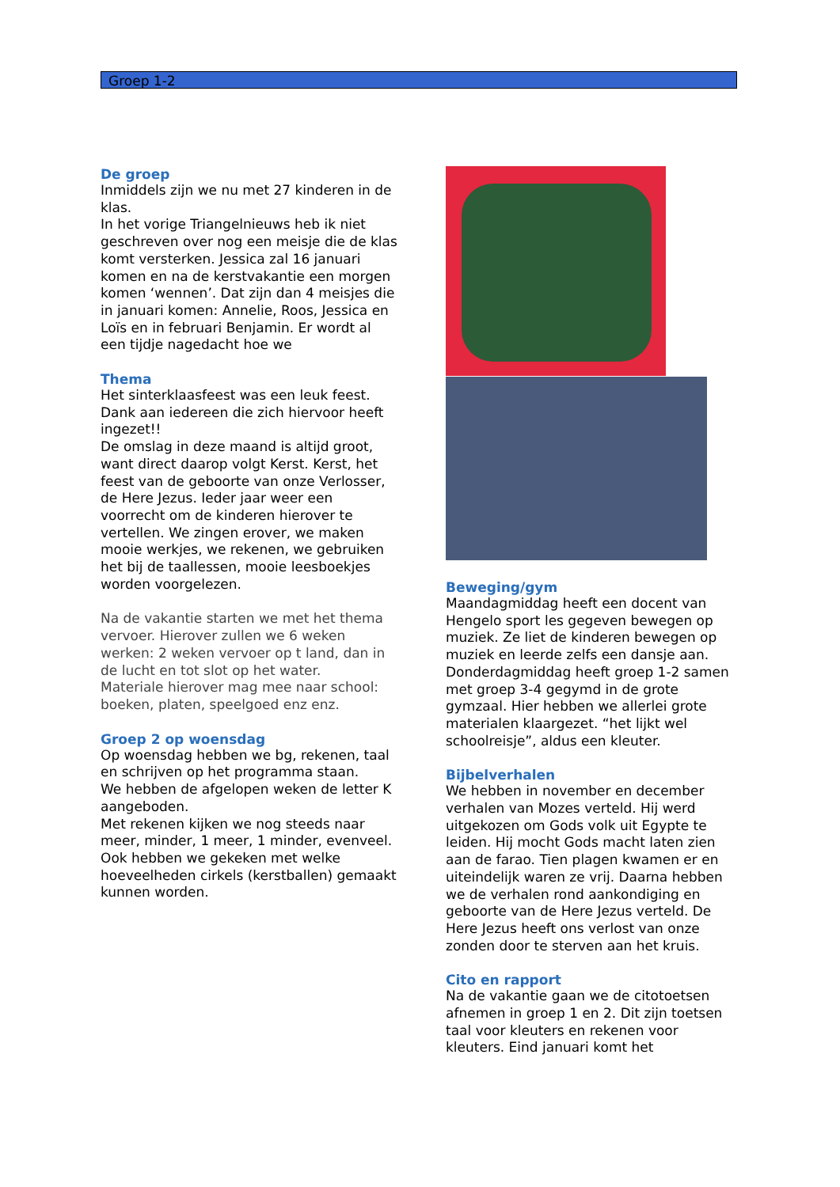Groep 1-2
De groep
Inmiddels zijn we nu met 27 kinderen in de klas.
In het vorige Triangelnieuws heb ik niet geschreven over nog een meisje die de klas komt versterken. Jessica zal 16 januari komen en na de kerstvakantie een morgen komen ‘wennen’. Dat zijn dan 4 meisjes die in januari komen: Annelie, Roos, Jessica en Loïs en in februari Benjamin. Er wordt al een tijdje nagedacht hoe we
Thema
Het sinterklaasfeest was een leuk feest. Dank aan iedereen die zich hiervoor heeft ingezet!!
De omslag in deze maand is altijd groot, want direct daarop volgt Kerst. Kerst, het feest van de geboorte van onze Verlosser, de Here Jezus. Ieder jaar weer een voorrecht om de kinderen hierover te vertellen. We zingen erover, we maken mooie werkjes, we rekenen, we gebruiken het bij de taallessen, mooie leesboekjes worden voorgelezen.
Na de vakantie starten we met het thema vervoer. Hierover zullen we 6 weken werken: 2 weken vervoer op t land, dan in de lucht en tot slot op het water.
Materiale hierover mag mee naar school: boeken, platen, speelgoed enz enz.
Groep 2 op woensdag
Op woensdag hebben we bg, rekenen, taal en schrijven op het programma staan.
We hebben de afgelopen weken de letter K aangeboden.
Met rekenen kijken we nog steeds naar meer, minder, 1 meer, 1 minder, evenveel. Ook hebben we gekeken met welke hoeveelheden cirkels (kerstballen) gemaakt kunnen worden.
Beweging/gym
Maandagmiddag heeft een docent van Hengelo sport les gegeven bewegen op muziek. Ze liet de kinderen bewegen op muziek en leerde zelfs een dansje aan. Donderdagmiddag heeft groep 1-2 samen met groep 3-4 gegymd in de grote gymzaal. Hier hebben we allerlei grote materialen klaargezet. “het lijkt wel schoolreisje”, aldus een kleuter.
Bijbelverhalen
We hebben in november en december verhalen van Mozes verteld. Hij werd uitgekozen om Gods volk uit Egypte te leiden. Hij mocht Gods macht laten zien aan de farao. Tien plagen kwamen er en uiteindelijk waren ze vrij. Daarna hebben we de verhalen rond aankondiging en geboorte van de Here Jezus verteld. De Here Jezus heeft ons verlost van onze zonden door te sterven aan het kruis.
Cito en rapport
Na de vakantie gaan we de citotoetsen afnemen in groep 1 en 2. Dit zijn toetsen taal voor kleuters en rekenen voor kleuters. Eind januari komt het